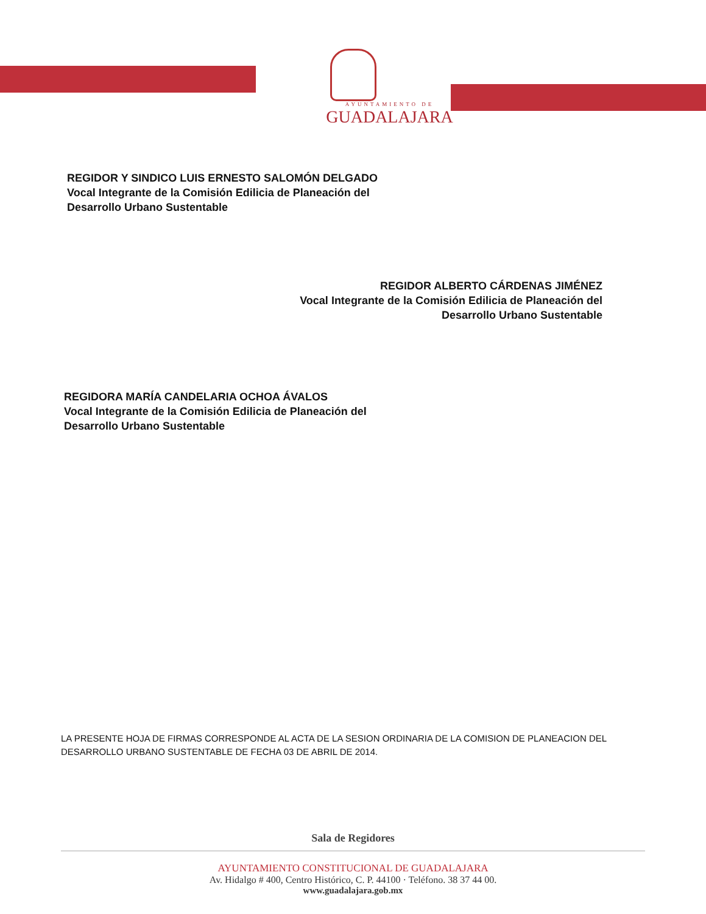AYUNTAMIENTO DE
GUADALAJARA
REGIDOR Y SINDICO LUIS ERNESTO SALOMÓN DELGADO
Vocal Integrante de la Comisión Edilicia de Planeación del
Desarrollo Urbano Sustentable
REGIDOR ALBERTO CÁRDENAS JIMÉNEZ
Vocal Integrante de la Comisión Edilicia de Planeación del
Desarrollo Urbano Sustentable
REGIDORA MARÍA CANDELARIA OCHOA ÁVALOS
Vocal Integrante de la Comisión Edilicia de Planeación del
Desarrollo Urbano Sustentable
LA PRESENTE HOJA DE FIRMAS CORRESPONDE AL ACTA DE LA SESION ORDINARIA DE LA COMISION DE PLANEACION DEL DESARROLLO URBANO SUSTENTABLE DE FECHA 03 DE ABRIL DE 2014.
Sala de Regidores
AYUNTAMIENTO CONSTITUCIONAL DE GUADALAJARA
Av. Hidalgo # 400, Centro Histórico, C. P. 44100 · Teléfono. 38 37 44 00.
www.guadalajara.gob.mx